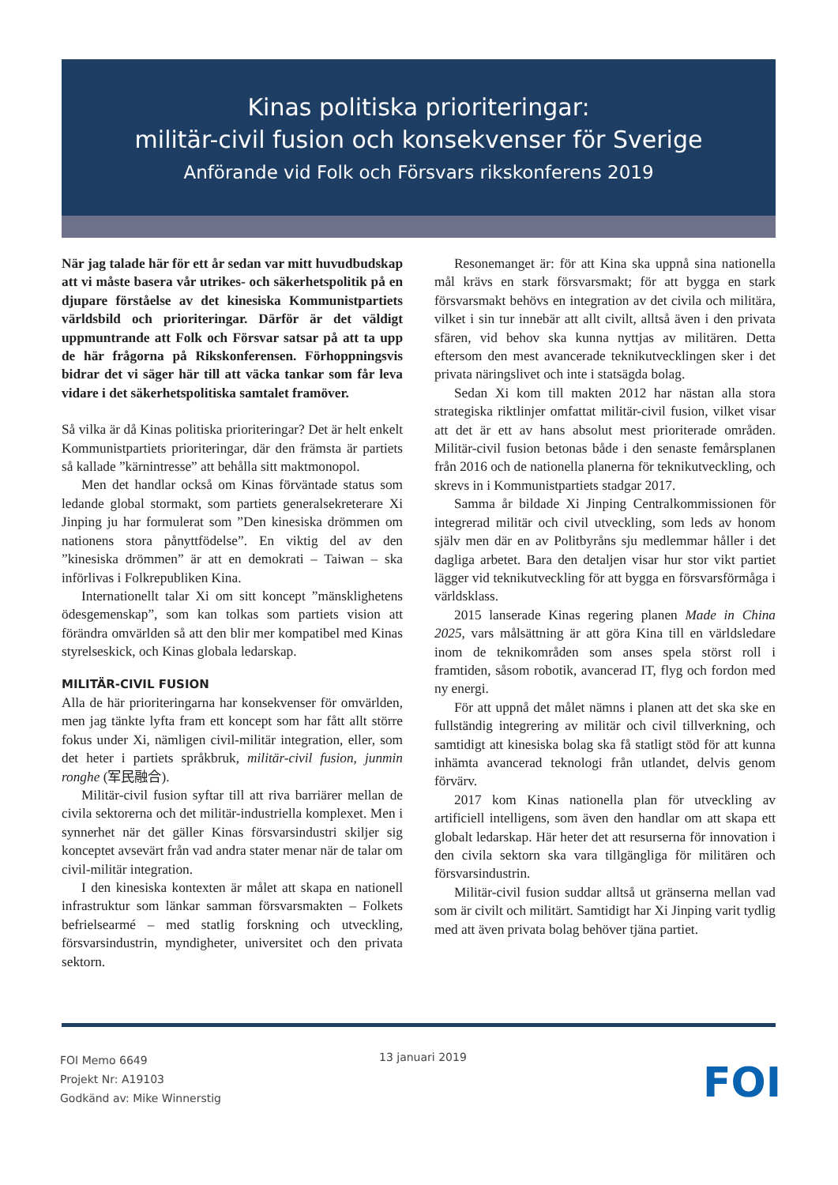Kinas politiska prioriteringar:
militär-civil fusion och konsekvenser för Sverige
Anförande vid Folk och Försvars rikskonferens 2019
När jag talade här för ett år sedan var mitt huvudbudskap att vi måste basera vår utrikes- och säkerhetspolitik på en djupare förståelse av det kinesiska Kommunistpartiets världsbild och prioriteringar. Därför är det väldigt uppmuntrande att Folk och Försvar satsar på att ta upp de här frågorna på Rikskonferensen. Förhoppningsvis bidrar det vi säger här till att väcka tankar som får leva vidare i det säkerhetspolitiska samtalet framöver.
Så vilka är då Kinas politiska prioriteringar? Det är helt enkelt Kommunistpartiets prioriteringar, där den främsta är partiets så kallade ”kärnintresse” att behålla sitt makt­monopol.
Men det handlar också om Kinas förväntade status som ledande global stormakt, som partiets generalsekreterare Xi Jinping ju har formulerat som ”Den kinesiska drömmen om nationens stora pånyttfödelse”. En viktig del av den ”kinesiska drömmen” är att en demokrati – Taiwan – ska införlivas i Folkrepubliken Kina.
Internationellt talar Xi om sitt koncept ”mänsklighetens ödesgemenskap”, som kan tolkas som partiets vision att förändra omvärlden så att den blir mer kompatibel med Kinas styrelseskick, och Kinas globala ledarskap.
MILITÄR-CIVIL FUSION
Alla de här prioriteringarna har konsekvenser för omvärlden, men jag tänkte lyfta fram ett koncept som har fått allt större fokus under Xi, nämligen civil-militär integration, eller, som det heter i partiets språkbruk, militär-civil fusion, junmin ronghe (军民融合).
Militär-civil fusion syftar till att riva barriärer mellan de civila sektorerna och det militär-industriella komplexet. Men i synnerhet när det gäller Kinas försvarsindustri skiljer sig konceptet avsevärt från vad andra stater menar när de talar om civil-militär integration.
I den kinesiska kontexten är målet att skapa en nationell infrastruktur som länkar samman försvarsmakten – Folkets befrielsearmé – med statlig forskning och utveckling, försvarsindustrin, myndigheter, universitet och den privata sektorn.
Resonemanget är: för att Kina ska uppnå sina nationella mål krävs en stark försvarsmakt; för att bygga en stark försvarsmakt behövs en integration av det civila och militära, vilket i sin tur innebär att allt civilt, alltså även i den privata sfären, vid behov ska kunna nyttjas av militären. Detta eftersom den mest avancerade teknikutvecklingen sker i det privata näringslivet och inte i statsägda bolag.
Sedan Xi kom till makten 2012 har nästan alla stora strategiska riktlinjer omfattat militär-civil fusion, vilket visar att det är ett av hans absolut mest prioriterade områden. Militär-civil fusion betonas både i den senaste femårsplanen från 2016 och de nationella planerna för teknikutveckling, och skrevs in i Kommunistpartiets stadgar 2017.
Samma år bildade Xi Jinping Centralkommissionen för integrerad militär och civil utveckling, som leds av honom själv men där en av Politbyråns sju medlemmar håller i det dagliga arbetet. Bara den detaljen visar hur stor vikt partiet lägger vid teknikutveckling för att bygga en försvarsf­örmåga i världsklass.
2015 lanserade Kinas regering planen Made in China 2025, vars målsättning är att göra Kina till en världsledare inom de teknikområden som anses spela störst roll i framtiden, såsom robotik, avancerad IT, flyg och fordon med ny energi.
För att uppnå det målet nämns i planen att det ska ske en fullständig integrering av militär och civil tillverkning, och samtidigt att kinesiska bolag ska få statligt stöd för att kunna inhämta avancerad teknologi från utlandet, delvis genom förvärv.
2017 kom Kinas nationella plan för utveckling av artificiell intelligens, som även den handlar om att skapa ett globalt ledarskap. Här heter det att resurserna för innovation i den civila sektorn ska vara tillgängliga för militären och försvarsindustrin.
Militär-civil fusion suddar alltså ut gränserna mellan vad som är civilt och militärt. Samtidigt har Xi Jinping varit tydlig med att även privata bolag behöver tjäna partiet.
FOI Memo 6649
Projekt Nr: A19103
Godkänd av: Mike Winnerstig
13 januari 2019
FOI